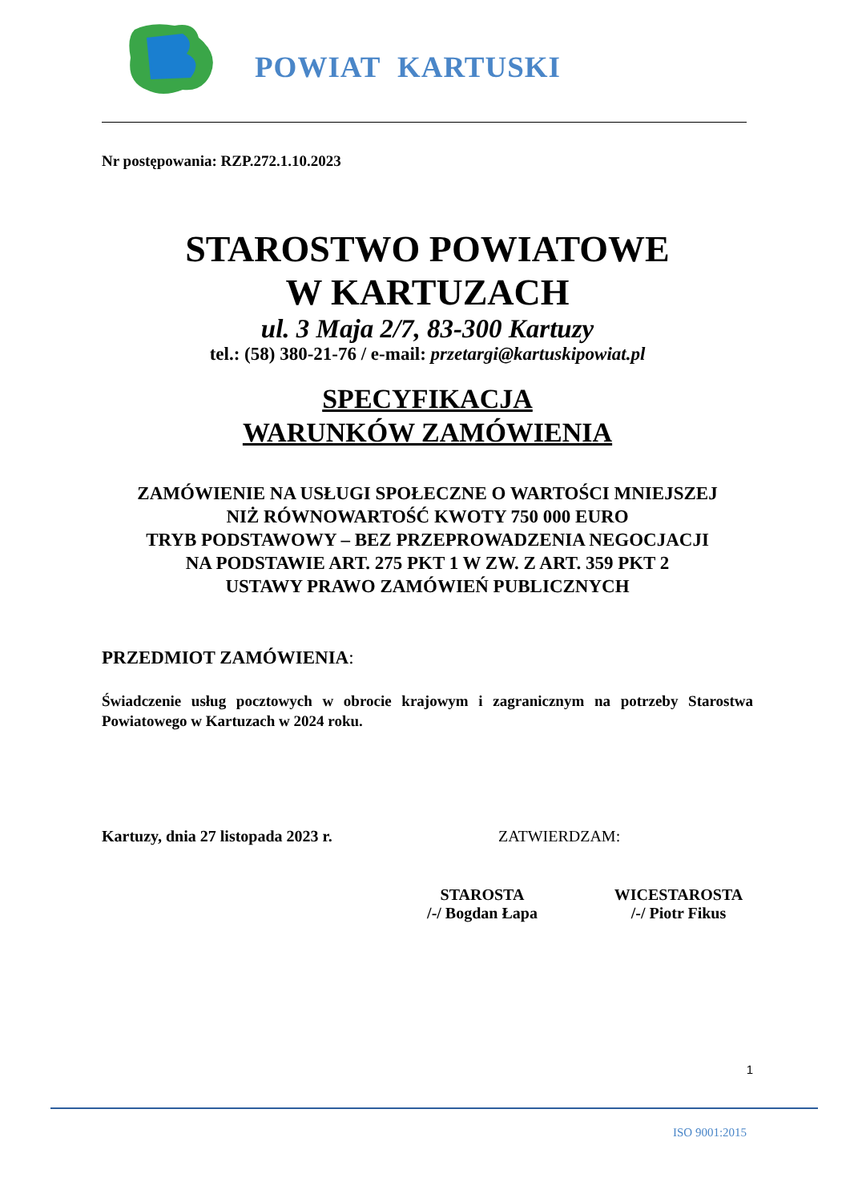POWIAT KARTUSKI
Nr postępowania: RZP.272.1.10.2023
STAROSTWO POWIATOWE
W KARTUZACH
ul. 3 Maja 2/7, 83-300 Kartuzy
tel.: (58) 380-21-76 / e-mail: przetargi@kartuskipowiat.pl
SPECYFIKACJA
WARUNKÓW ZAMÓWIENIA
ZAMÓWIENIE NA USŁUGI SPOŁECZNE O WARTOŚCI MNIEJSZEJ
NIŻ RÓWNOWARTOŚĆ KWOTY 750 000 EURO
TRYB PODSTAWOWY – BEZ PRZEPROWADZENIA NEGOCJACJI
NA PODSTAWIE ART. 275 PKT 1 W ZW. Z ART. 359 PKT 2
USTAWY PRAWO ZAMÓWIEŃ PUBLICZNYCH
PRZEDMIOT ZAMÓWIENIA:
Świadczenie usług pocztowych w obrocie krajowym i zagranicznym na potrzeby Starostwa Powiatowego w Kartuzach w 2024 roku.
Kartuzy, dnia 27 listopada 2023 r. ZATWIERDZAM:
STAROSTA
/-/ Bogdan Łapa
WICESTAROSTA
/-/ Piotr Fikus
1
ISO 9001:2015